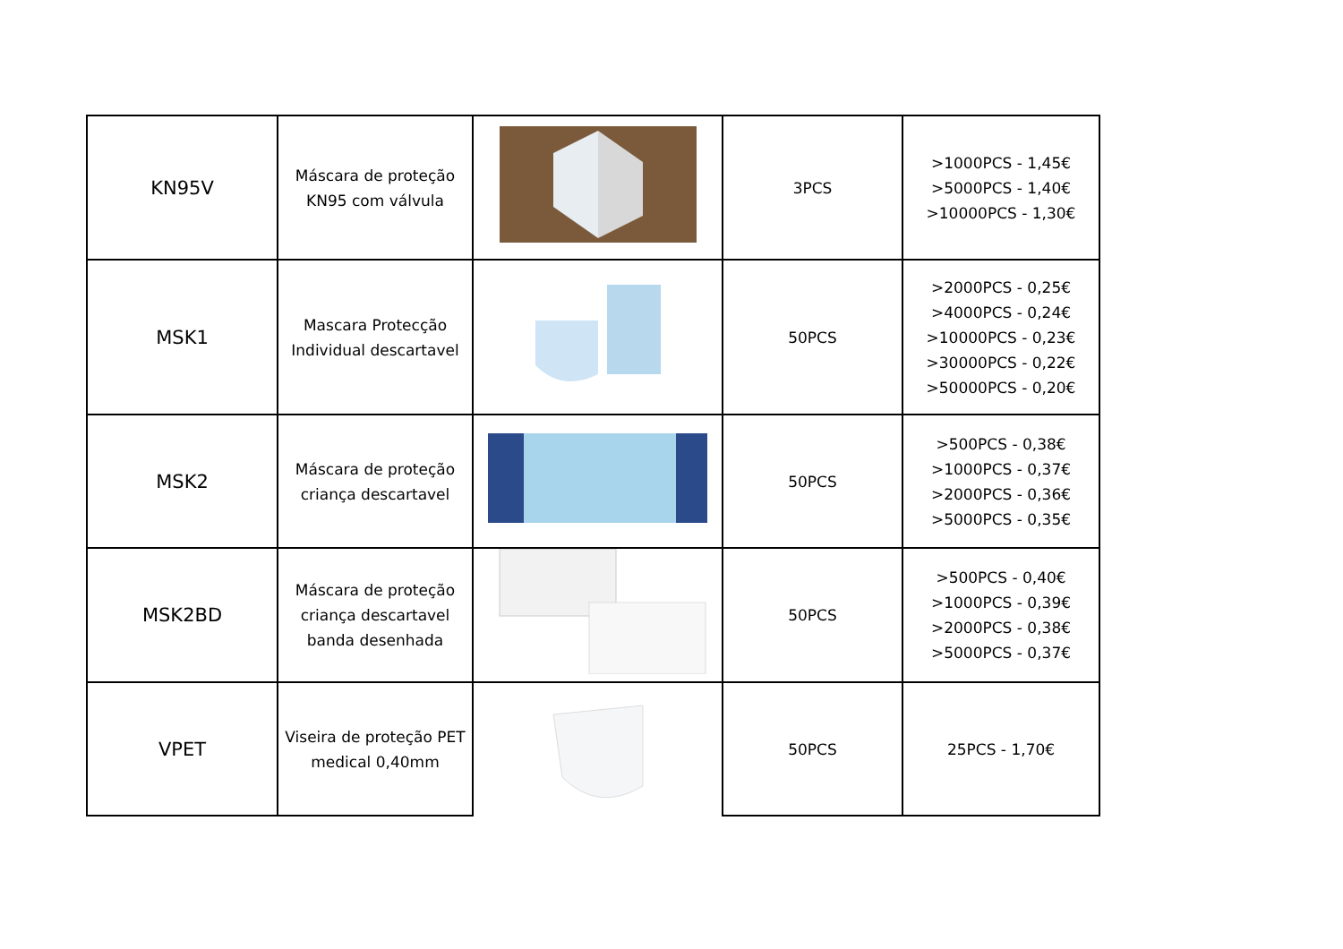| KN95V | Máscara de proteção KN95 com válvula | | 3PCS | >1000PCS - 1,45€ >5000PCS - 1,40€ >10000PCS - 1,30€ |
| MSK1 | Mascara Protecção Individual descartavel | | 50PCS | >2000PCS - 0,25€ >4000PCS - 0,24€ >10000PCS - 0,23€ >30000PCS - 0,22€ >50000PCS - 0,20€ |
| MSK2 | Máscara de proteção criança descartavel | | 50PCS | >500PCS - 0,38€ >1000PCS - 0,37€ >2000PCS - 0,36€ >5000PCS - 0,35€ |
| MSK2BD | Máscara de proteção criança descartavel banda desenhada | | 50PCS | >500PCS - 0,40€ >1000PCS - 0,39€ >2000PCS - 0,38€ >5000PCS - 0,37€ |
| VPET | Viseira de proteção PET medical 0,40mm | | 50PCS | 25PCS - 1,70€ |